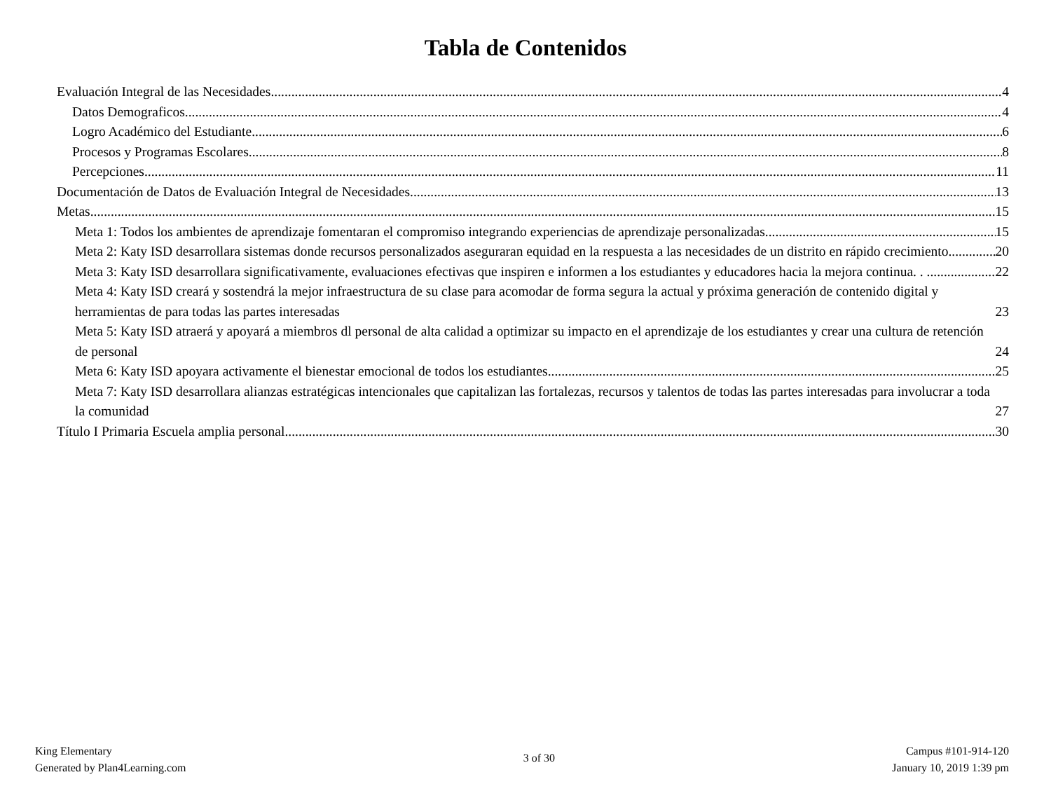Tabla de Contenidos
Evaluación Integral de las Necesidades 4
Datos Demograficos 4
Logro Académico del Estudiante 6
Procesos y Programas Escolares 8
Percepciones 11
Documentación de Datos de Evaluación Integral de Necesidades 13
Metas 15
Meta 1: Todos los ambientes de aprendizaje fomentaran el compromiso integrando experiencias de aprendizaje personalizadas. 15
Meta 2: Katy ISD desarrollara sistemas donde recursos personalizados aseguraran equidad en la respuesta a las necesidades de un distrito en rápido crecimiento 20
Meta 3: Katy ISD desarrollara significativamente, evaluaciones efectivas que inspiren e informen a los estudiantes y educadores hacia la mejora continua. . . 22
Meta 4: Katy ISD creará y sostendrá la mejor infraestructura de su clase para acomodar de forma segura la actual y próxima generación de contenido digital y herramientas de para todas las partes interesadas 23
Meta 5: Katy ISD atraerá y apoyará a miembros dl personal de alta calidad a optimizar su impacto en el aprendizaje de los estudiantes y crear una cultura de retención de personal 24
Meta 6: Katy ISD apoyara activamente el bienestar emocional de todos los estudiantes. 25
Meta 7: Katy ISD desarrollara alianzas estratégicas intencionales que capitalizan las fortalezas, recursos y talentos de todas las partes interesadas para involucrar a toda la comunidad 27
Título I Primaria Escuela amplia personal 30
King Elementary
Generated by Plan4Learning.com
3 of 30
Campus #101-914-120
January 10, 2019 1:39 pm